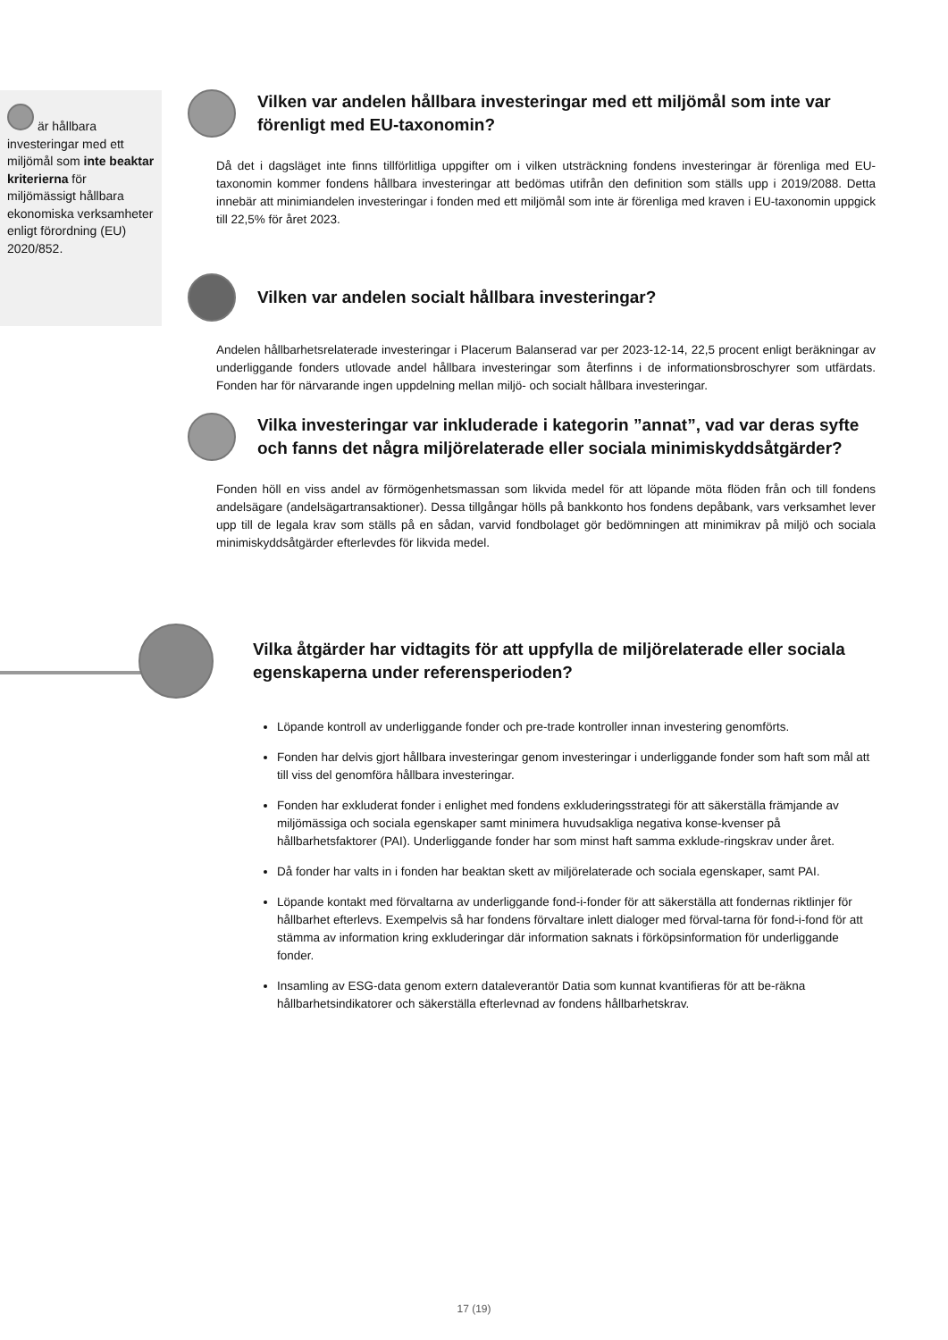är hållbara investeringar med ett miljömål som inte beaktar kriterierna för miljömässigt hållbara ekonomiska verksamheter enligt förordning (EU) 2020/852.
Vilken var andelen hållbara investeringar med ett miljömål som inte var förenligt med EU-taxonomin?
Då det i dagsläget inte finns tillförlitliga uppgifter om i vilken utsträckning fondens investeringar är förenliga med EU-taxonomin kommer fondens hållbara investeringar att bedömas utifrån den definition som ställs upp i 2019/2088. Detta innebär att minimiandelen investeringar i fonden med ett miljömål som inte är förenliga med kraven i EU-taxonomin uppgick till 22,5% för året 2023.
Vilken var andelen socialt hållbara investeringar?
Andelen hållbarhetsrelaterade investeringar i Placerum Balanserad var per 2023-12-14, 22,5 procent enligt beräkningar av underliggande fonders utlovade andel hållbara investeringar som återfinns i de informationsbroschyrer som utfärdats. Fonden har för närvarande ingen uppdelning mellan miljö- och socialt hållbara investeringar.
Vilka investeringar var inkluderade i kategorin ”annat”, vad var deras syfte och fanns det några miljörelaterade eller sociala minimiskyddsåtgärder?
Fonden höll en viss andel av förmögenhetsmassan som likvida medel för att löpande möta flöden från och till fondens andelsägare (andelsägartransaktioner). Dessa tillgångar hölls på bankkonto hos fondens depåbank, vars verksamhet lever upp till de legala krav som ställs på en sådan, varvid fondbolaget gör bedömningen att minimikrav på miljö och sociala minimiskyddsåtgärder efterlevdes för likvida medel.
Vilka åtgärder har vidtagits för att uppfylla de miljörelaterade eller sociala egenskaperna under referensperioden?
Löpande kontroll av underliggande fonder och pre-trade kontroller innan investering genomförts.
Fonden har delvis gjort hållbara investeringar genom investeringar i underliggande fonder som haft som mål att till viss del genomföra hållbara investeringar.
Fonden har exkluderat fonder i enlighet med fondens exkluderingsstrategi för att säkerställa främjande av miljömässiga och sociala egenskaper samt minimera huvudsakliga negativa konse-kvenser på hållbarhetsfaktorer (PAI). Underliggande fonder har som minst haft samma exklude-ringskrav under året.
Då fonder har valts in i fonden har beaktan skett av miljörelaterade och sociala egenskaper, samt PAI.
Löpande kontakt med förvaltarna av underliggande fond-i-fonder för att säkerställa att fondernas riktlinjer för hållbarhet efterlevs. Exempelvis så har fondens förvaltare inlett dialoger med förval-tarna för fond-i-fond för att stämma av information kring exkluderingar där information saknats i förköpsinformation för underliggande fonder.
Insamling av ESG-data genom extern dataleverantör Datia som kunnat kvantifieras för att be-räkna hållbarhetsindikatorer och säkerställa efterlevnad av fondens hållbarhetskrav.
17 (19)